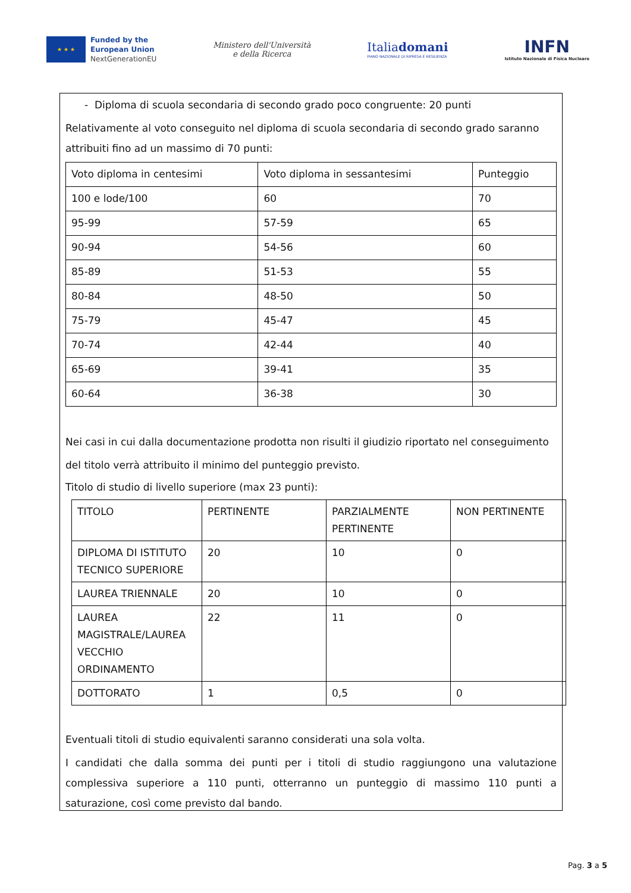★ ★ ★
Funded by the
European Union
NextGenerationEU
Ministero dell'Università
e della Ricerca
Italiadomani
PIANO NAZIONALE DI RIPRESA E RESILIENZA
INFN
Istituto Nazionale di Fisica Nucleare
- Diploma di scuola secondaria di secondo grado poco congruente: 20 punti
Relativamente al voto conseguito nel diploma di scuola secondaria di secondo grado saranno attribuiti fino ad un massimo di 70 punti:
| Voto diploma in centesimi | Voto diploma in sessantesimi | Punteggio |
| 100 e lode/100 | 60 | 70 |
| 95-99 | 57-59 | 65 |
| 90-94 | 54-56 | 60 |
| 85-89 | 51-53 | 55 |
| 80-84 | 48-50 | 50 |
| 75-79 | 45-47 | 45 |
| 70-74 | 42-44 | 40 |
| 65-69 | 39-41 | 35 |
| 60-64 | 36-38 | 30 |
Nei casi in cui dalla documentazione prodotta non risulti il giudizio riportato nel conseguimento
del titolo verrà attribuito il minimo del punteggio previsto.
Titolo di studio di livello superiore (max 23 punti):
| TITOLO | PERTINENTE | PARZIALMENTE PERTINENTE | NON PERTINENTE |
| DIPLOMA DI ISTITUTO TECNICO SUPERIORE | 20 | 10 | 0 |
| LAUREA TRIENNALE | 20 | 10 | 0 |
| LAUREA MAGISTRALE/LAUREA VECCHIO ORDINAMENTO | 22 | 11 | 0 |
| DOTTORATO | 1 | 0,5 | 0 |
Eventuali titoli di studio equivalenti saranno considerati una sola volta.
I candidati che dalla somma dei punti per i titoli di studio raggiungono una valutazione complessiva superiore a 110 punti, otterranno un punteggio di massimo 110 punti a saturazione, così come previsto dal bando.
Pag. 3 a 5